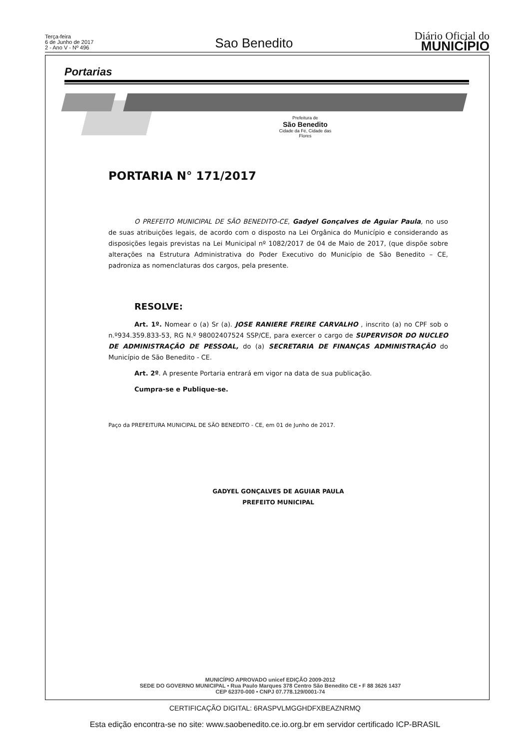Terça-feira
6 de Junho de 2017
2 - Ano V - Nº 496
Sao Benedito
Diário Oficial do
MUNICÍPIO
Portarias
Prefeitura de
São Benedito
Cidade da Fé, Cidade das Flores
PORTARIA N° 171/2017
O PREFEITO MUNICIPAL DE SÃO BENEDITO-CE, Gadyel Gonçalves de Aguiar Paula, no uso de suas atribuições legais, de acordo com o disposto na Lei Orgânica do Município e considerando as disposições legais previstas na Lei Municipal nº 1082/2017 de 04 de Maio de 2017, (que dispõe sobre alterações na Estrutura Administrativa do Poder Executivo do Município de São Benedito – CE, padroniza as nomenclaturas dos cargos, pela presente.
RESOLVE:
Art. 1º. Nomear o (a) Sr (a). JOSE RANIERE FREIRE CARVALHO , inscrito (a) no CPF sob o n.º934.359.833-53, RG N.º 98002407524 SSP/CE, para exercer o cargo de SUPERVISOR DO NUCLEO DE ADMINISTRAÇÃO DE PESSOAL, do (a) SECRETARIA DE FINANÇAS ADMINISTRAÇÃO do Município de São Benedito - CE.
Art. 2º. A presente Portaria entrará em vigor na data de sua publicação.
Cumpra-se e Publique-se.
Paço da PREFEITURA MUNICIPAL DE SÃO BENEDITO - CE, em 01 de Junho de 2017.
GADYEL GONÇALVES DE AGUIAR PAULA
PREFEITO MUNICIPAL
MUNICÍPIO APROVADO unicef EDIÇÃO 2009-2012
SEDE DO GOVERNO MUNICIPAL • Rua Paulo Marques 378 Centro São Benedito CE • F 88 3626 1437
CEP 62370-000 • CNPJ 07.778.129/0001-74
CERTIFICAÇÃO DIGITAL: 6RASPVLMGGHDFXBEAZNRMQ
Esta edição encontra-se no site: www.saobenedito.ce.io.org.br em servidor certificado ICP-BRASIL